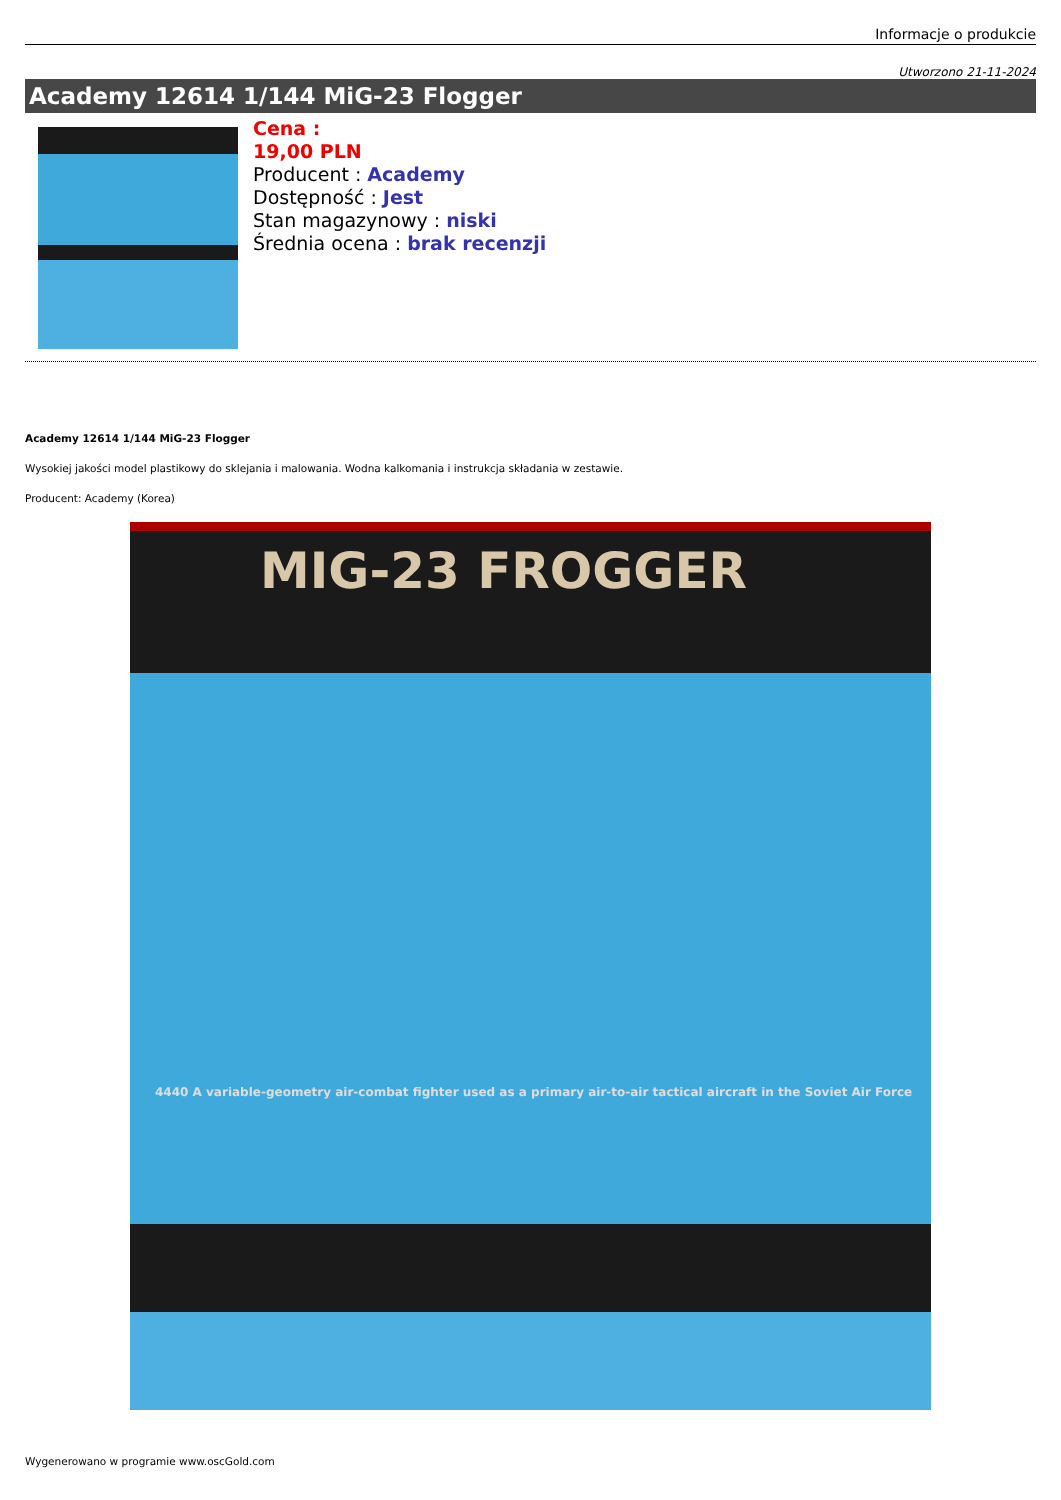Informacje o produkcie
Utworzono 21-11-2024
Academy 12614 1/144 MiG-23 Flogger
Cena :
19,00 PLN
Producent : Academy
Dostępność : Jest
Stan magazynowy : niski
Średnia ocena : brak recenzji
Academy 12614 1/144 MiG-23 Flogger
Wysokiej jakości model plastikowy do sklejania i malowania. Wodna kalkomania i instrukcja składania w zestawie.
Producent: Academy (Korea)
MIG-23 FROGGER
4440 A variable-geometry air-combat fighter used as a primary air-to-air tactical aircraft in the Soviet Air Force
Wygenerowano w programie www.oscGold.com